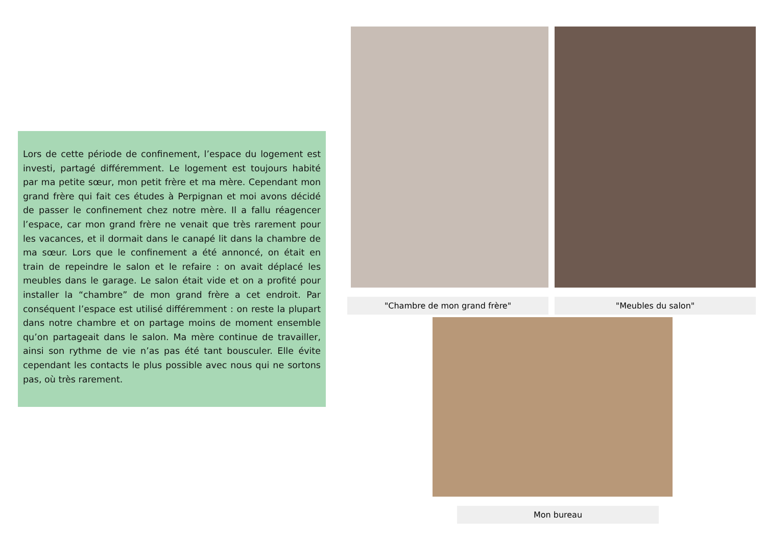Lors de cette période de confinement, l’espace du logement est investi, partagé différemment. Le logement est toujours habité par ma petite sœur, mon petit frère et ma mère. Cependant mon grand frère qui fait ces études à Perpignan et moi avons décidé de passer le confinement chez notre mère. Il a fallu réagencer l’espace, car mon grand frère ne venait que très rarement pour les vacances, et il dormait dans le canapé lit dans la chambre de ma sœur. Lors que le confinement a été annoncé, on était en train de repeindre le salon et le refaire : on avait déplacé les meubles dans le garage. Le salon était vide et on a profité pour installer la “chambre” de mon grand frère a cet endroit. Par conséquent l’espace est utilisé différemment : on reste la plupart dans notre chambre et on partage moins de moment ensemble qu’on partageait dans le salon. Ma mère continue de travailler, ainsi son rythme de vie n’as pas été tant bousculer. Elle évite cependant les contacts le plus possible avec nous qui ne sortons pas, où très rarement.
"Chambre de mon grand frère" "Meubles du salon"
Mon bureau